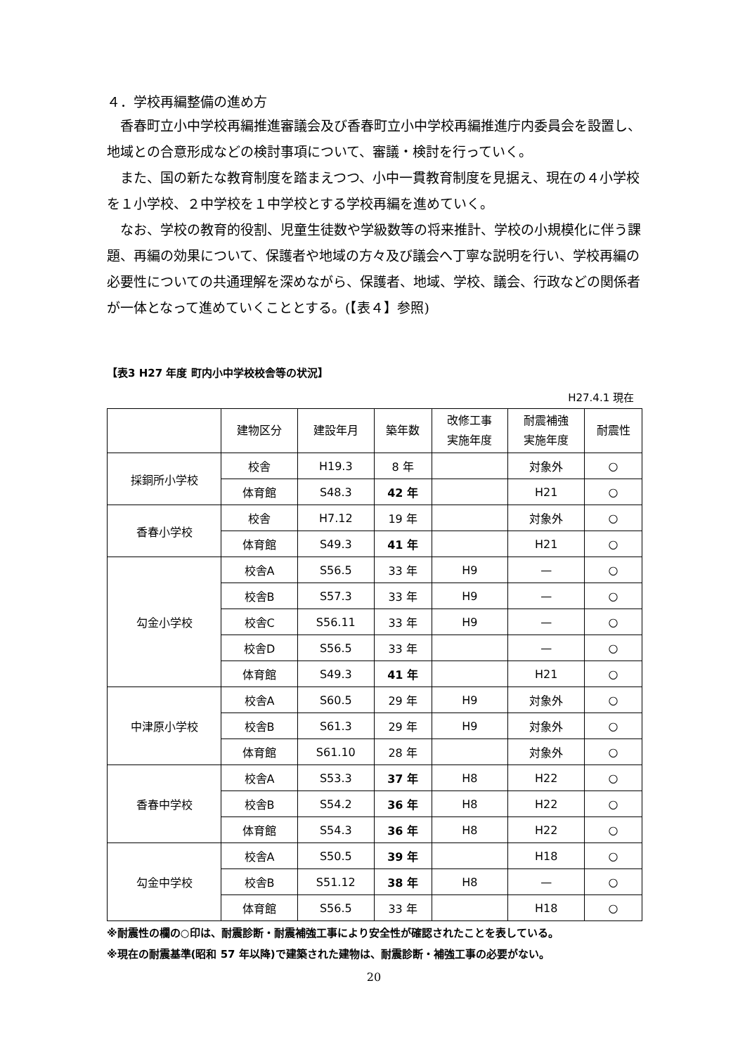４．学校再編整備の進め方
香春町立小中学校再編推進審議会及び香春町立小中学校再編推進庁内委員会を設置し、地域との合意形成などの検討事項について、審議・検討を行っていく。
また、国の新たな教育制度を踏まえつつ、小中一貫教育制度を見据え、現在の４小学校を１小学校、２中学校を１中学校とする学校再編を進めていく。
なお、学校の教育的役割、児童生徒数や学級数等の将来推計、学校の小規模化に伴う課題、再編の効果について、保護者や地域の方々及び議会へ丁寧な説明を行い、学校再編の必要性についての共通理解を深めながら、保護者、地域、学校、議会、行政などの関係者が一体となって進めていくこととする。(【表４】参照)
【表3 H27 年度 町内小中学校校舎等の状況】
H27.4.1 現在
| | 建物区分 | 建設年月 | 築年数 | 改修工事 実施年度 | 耐震補強 実施年度 | 耐震性 |
| --- | --- | --- | --- | --- | --- | --- |
| 採銅所小学校 | 校舎 | H19.3 | 8 年 | | 対象外 | ○ |
| | 体育館 | S48.3 | 42 年 | | H21 | ○ |
| 香春小学校 | 校舎 | H7.12 | 19 年 | | 対象外 | ○ |
| | 体育館 | S49.3 | 41 年 | | H21 | ○ |
| 勾金小学校 | 校舎A | S56.5 | 33 年 | H9 | — | ○ |
| | 校舎B | S57.3 | 33 年 | H9 | — | ○ |
| | 校舎C | S56.11 | 33 年 | H9 | — | ○ |
| | 校舎D | S56.5 | 33 年 | | — | ○ |
| | 体育館 | S49.3 | 41 年 | | H21 | ○ |
| 中津原小学校 | 校舎A | S60.5 | 29 年 | H9 | 対象外 | ○ |
| | 校舎B | S61.3 | 29 年 | H9 | 対象外 | ○ |
| | 体育館 | S61.10 | 28 年 | | 対象外 | ○ |
| 香春中学校 | 校舎A | S53.3 | 37 年 | H8 | H22 | ○ |
| | 校舎B | S54.2 | 36 年 | H8 | H22 | ○ |
| | 体育館 | S54.3 | 36 年 | H8 | H22 | ○ |
| 勾金中学校 | 校舎A | S50.5 | 39 年 | | H18 | ○ |
| | 校舎B | S51.12 | 38 年 | H8 | — | ○ |
| | 体育館 | S56.5 | 33 年 | | H18 | ○ |
※耐震性の欄の○印は、耐震診断・耐震補強工事により安全性が確認されたことを表している。
※現在の耐震基準(昭和 57 年以降)で建築された建物は、耐震診断・補強工事の必要がない。
20